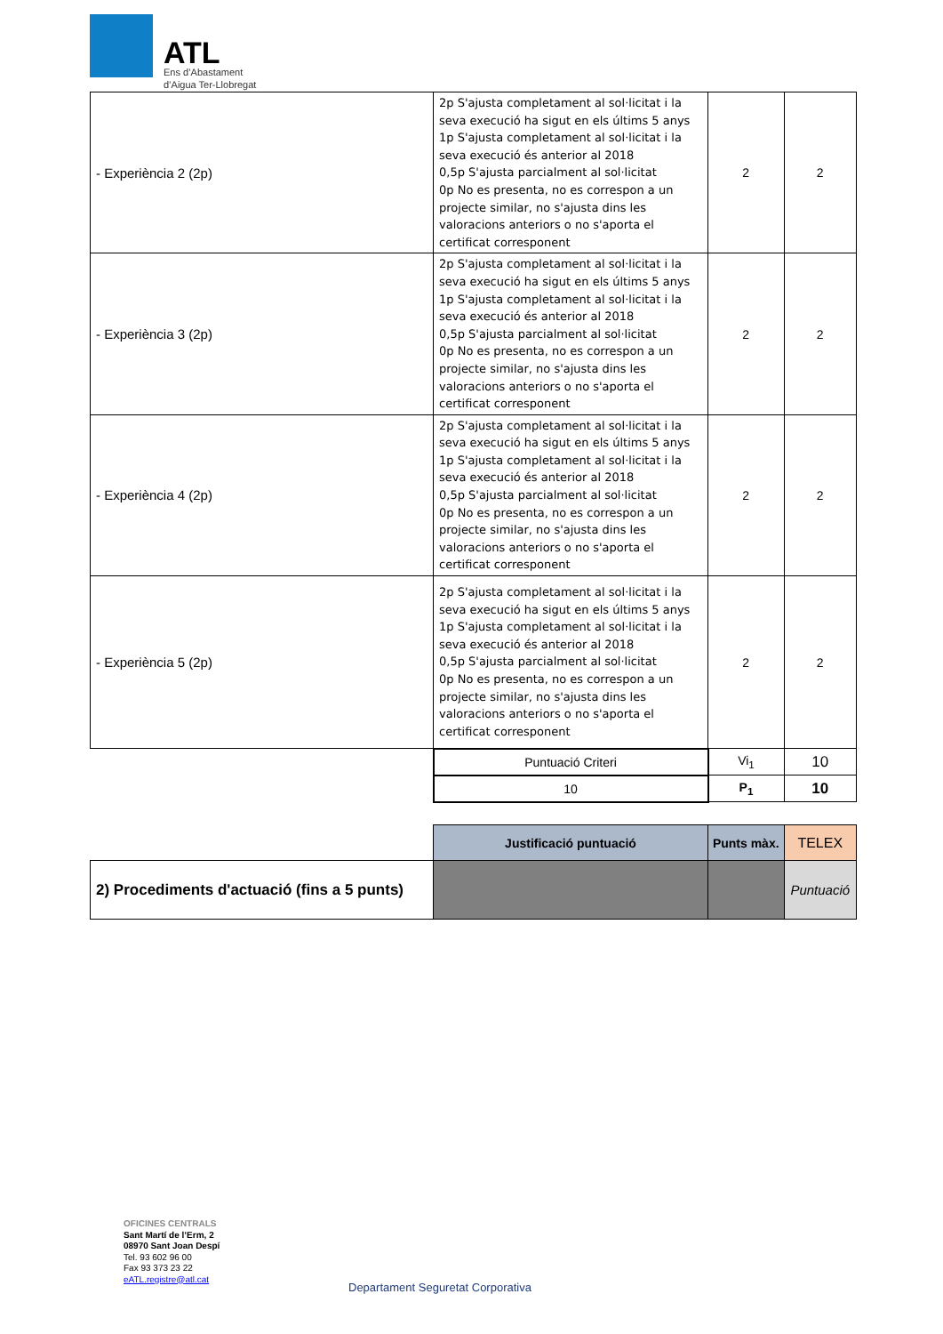ATL
Ens d’Abastament
d’Aigua Ter-Llobregat
| - Experiència 2 (2p) | 2p S'ajusta completament al sol·licitat i la seva execució ha sigut en els últims 5 anys 1p S'ajusta completament al sol·licitat i la seva execució és anterior al 2018 0,5p S'ajusta parcialment al sol·licitat 0p No es presenta, no es correspon a un projecte similar, no s'ajusta dins les valoracions anteriors o no s'aporta el certificat corresponent | 2 | 2 |
| - Experiència 3 (2p) | 2p S'ajusta completament al sol·licitat i la seva execució ha sigut en els últims 5 anys 1p S'ajusta completament al sol·licitat i la seva execució és anterior al 2018 0,5p S'ajusta parcialment al sol·licitat 0p No es presenta, no es correspon a un projecte similar, no s'ajusta dins les valoracions anteriors o no s'aporta el certificat corresponent | 2 | 2 |
| - Experiència 4 (2p) | 2p S'ajusta completament al sol·licitat i la seva execució ha sigut en els últims 5 anys 1p S'ajusta completament al sol·licitat i la seva execució és anterior al 2018 0,5p S'ajusta parcialment al sol·licitat 0p No es presenta, no es correspon a un projecte similar, no s'ajusta dins les valoracions anteriors o no s'aporta el certificat corresponent | 2 | 2 |
| - Experiència 5 (2p) | 2p S'ajusta completament al sol·licitat i la seva execució ha sigut en els últims 5 anys 1p S'ajusta completament al sol·licitat i la seva execució és anterior al 2018 0,5p S'ajusta parcialment al sol·licitat 0p No es presenta, no es correspon a un projecte similar, no s'ajusta dins les valoracions anteriors o no s'aporta el certificat corresponent | 2 | 2 |
| | Puntuació Criteri | Vi<sub>1</sub> | 10 |
| | 10 | P<sub>1</sub> | 10 |
| | Justificació puntuació | Punts màx. | TELEX |
| 2) Procediments d'actuació (fins a 5 punts) | | | Puntuació |
OFICINES CENTRALS
Sant Martí de l’Erm, 2
08970 Sant Joan Despí
Tel. 93 602 96 00
Fax 93 373 23 22
eATL.registre@atl.cat
Departament Seguretat Corporativa